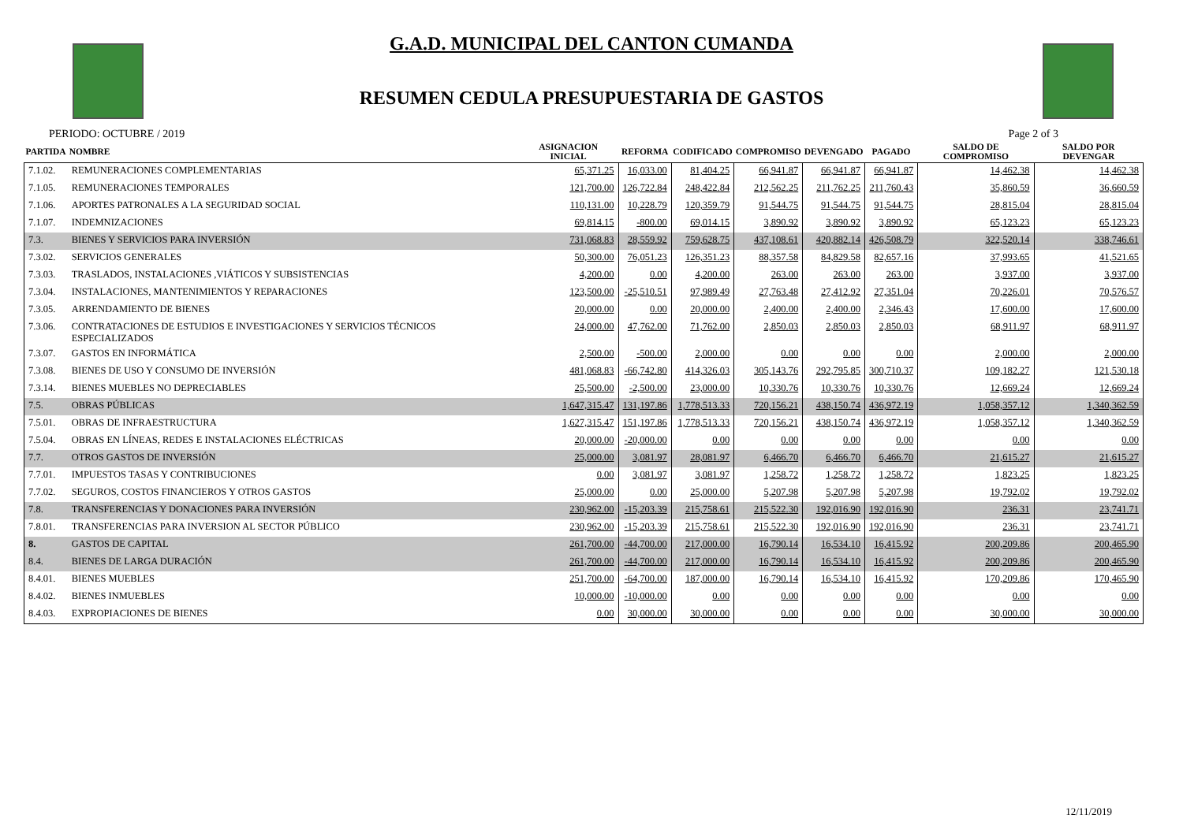G.A.D. MUNICIPAL DEL CANTON CUMANDA
RESUMEN CEDULA PRESUPUESTARIA DE GASTOS
PERIODO: OCTUBRE / 2019 Page 2 of 3
| PARTIDA | NOMBRE | ASIGNACION INICIAL | REFORMA | CODIFICADO | COMPROMISO | DEVENGADO | PAGADO | SALDO DE COMPROMISO | SALDO POR DEVENGAR |
| --- | --- | --- | --- | --- | --- | --- | --- | --- | --- |
| 7.1.02. | REMUNERACIONES COMPLEMENTARIAS | 65,371.25 | 16,033.00 | 81,404.25 | 66,941.87 | 66,941.87 | 66,941.87 | 14,462.38 | 14,462.38 |
| 7.1.05. | REMUNERACIONES TEMPORALES | 121,700.00 | 126,722.84 | 248,422.84 | 212,562.25 | 211,762.25 | 211,760.43 | 35,860.59 | 36,660.59 |
| 7.1.06. | APORTES PATRONALES A LA SEGURIDAD SOCIAL | 110,131.00 | 10,228.79 | 120,359.79 | 91,544.75 | 91,544.75 | 91,544.75 | 28,815.04 | 28,815.04 |
| 7.1.07. | INDEMNIZACIONES | 69,814.15 | -800.00 | 69,014.15 | 3,890.92 | 3,890.92 | 3,890.92 | 65,123.23 | 65,123.23 |
| 7.3. | BIENES Y SERVICIOS PARA INVERSIÓN | 731,068.83 | 28,559.92 | 759,628.75 | 437,108.61 | 420,882.14 | 426,508.79 | 322,520.14 | 338,746.61 |
| 7.3.02. | SERVICIOS GENERALES | 50,300.00 | 76,051.23 | 126,351.23 | 88,357.58 | 84,829.58 | 82,657.16 | 37,993.65 | 41,521.65 |
| 7.3.03. | TRASLADOS, INSTALACIONES ,VIÁTICOS Y SUBSISTENCIAS | 4,200.00 | 0.00 | 4,200.00 | 263.00 | 263.00 | 263.00 | 3,937.00 | 3,937.00 |
| 7.3.04. | INSTALACIONES, MANTENIMIENTOS Y REPARACIONES | 123,500.00 | -25,510.51 | 97,989.49 | 27,763.48 | 27,412.92 | 27,351.04 | 70,226.01 | 70,576.57 |
| 7.3.05. | ARRENDAMIENTO DE BIENES | 20,000.00 | 0.00 | 20,000.00 | 2,400.00 | 2,400.00 | 2,346.43 | 17,600.00 | 17,600.00 |
| 7.3.06. | CONTRATACIONES DE ESTUDIOS E INVESTIGACIONES Y SERVICIOS TÉCNICOS ESPECIALIZADOS | 24,000.00 | 47,762.00 | 71,762.00 | 2,850.03 | 2,850.03 | 2,850.03 | 68,911.97 | 68,911.97 |
| 7.3.07. | GASTOS EN INFORMÁTICA | 2,500.00 | -500.00 | 2,000.00 | 0.00 | 0.00 | 0.00 | 2,000.00 | 2,000.00 |
| 7.3.08. | BIENES DE USO Y CONSUMO DE INVERSIÓN | 481,068.83 | -66,742.80 | 414,326.03 | 305,143.76 | 292,795.85 | 300,710.37 | 109,182.27 | 121,530.18 |
| 7.3.14. | BIENES MUEBLES NO DEPRECIABLES | 25,500.00 | -2,500.00 | 23,000.00 | 10,330.76 | 10,330.76 | 10,330.76 | 12,669.24 | 12,669.24 |
| 7.5. | OBRAS PÚBLICAS | 1,647,315.47 | 131,197.86 | 1,778,513.33 | 720,156.21 | 438,150.74 | 436,972.19 | 1,058,357.12 | 1,340,362.59 |
| 7.5.01. | OBRAS DE INFRAESTRUCTURA | 1,627,315.47 | 151,197.86 | 1,778,513.33 | 720,156.21 | 438,150.74 | 436,972.19 | 1,058,357.12 | 1,340,362.59 |
| 7.5.04. | OBRAS EN LÍNEAS, REDES E INSTALACIONES ELÉCTRICAS | 20,000.00 | -20,000.00 | 0.00 | 0.00 | 0.00 | 0.00 | 0.00 | 0.00 |
| 7.7. | OTROS GASTOS DE INVERSIÓN | 25,000.00 | 3,081.97 | 28,081.97 | 6,466.70 | 6,466.70 | 6,466.70 | 21,615.27 | 21,615.27 |
| 7.7.01. | IMPUESTOS TASAS Y CONTRIBUCIONES | 0.00 | 3,081.97 | 3,081.97 | 1,258.72 | 1,258.72 | 1,258.72 | 1,823.25 | 1,823.25 |
| 7.7.02. | SEGUROS, COSTOS FINANCIEROS Y OTROS GASTOS | 25,000.00 | 0.00 | 25,000.00 | 5,207.98 | 5,207.98 | 5,207.98 | 19,792.02 | 19,792.02 |
| 7.8. | TRANSFERENCIAS Y DONACIONES PARA INVERSIÓN | 230,962.00 | -15,203.39 | 215,758.61 | 215,522.30 | 192,016.90 | 192,016.90 | 236.31 | 23,741.71 |
| 7.8.01. | TRANSFERENCIAS PARA INVERSION AL SECTOR PÚBLICO | 230,962.00 | -15,203.39 | 215,758.61 | 215,522.30 | 192,016.90 | 192,016.90 | 236.31 | 23,741.71 |
| 8. | GASTOS DE CAPITAL | 261,700.00 | -44,700.00 | 217,000.00 | 16,790.14 | 16,534.10 | 16,415.92 | 200,209.86 | 200,465.90 |
| 8.4. | BIENES DE LARGA DURACIÓN | 261,700.00 | -44,700.00 | 217,000.00 | 16,790.14 | 16,534.10 | 16,415.92 | 200,209.86 | 200,465.90 |
| 8.4.01. | BIENES MUEBLES | 251,700.00 | -64,700.00 | 187,000.00 | 16,790.14 | 16,534.10 | 16,415.92 | 170,209.86 | 170,465.90 |
| 8.4.02. | BIENES INMUEBLES | 10,000.00 | -10,000.00 | 0.00 | 0.00 | 0.00 | 0.00 | 0.00 | 0.00 |
| 8.4.03. | EXPROPIACIONES DE BIENES | 0.00 | 30,000.00 | 30,000.00 | 0.00 | 0.00 | 0.00 | 30,000.00 | 30,000.00 |
12/11/2019